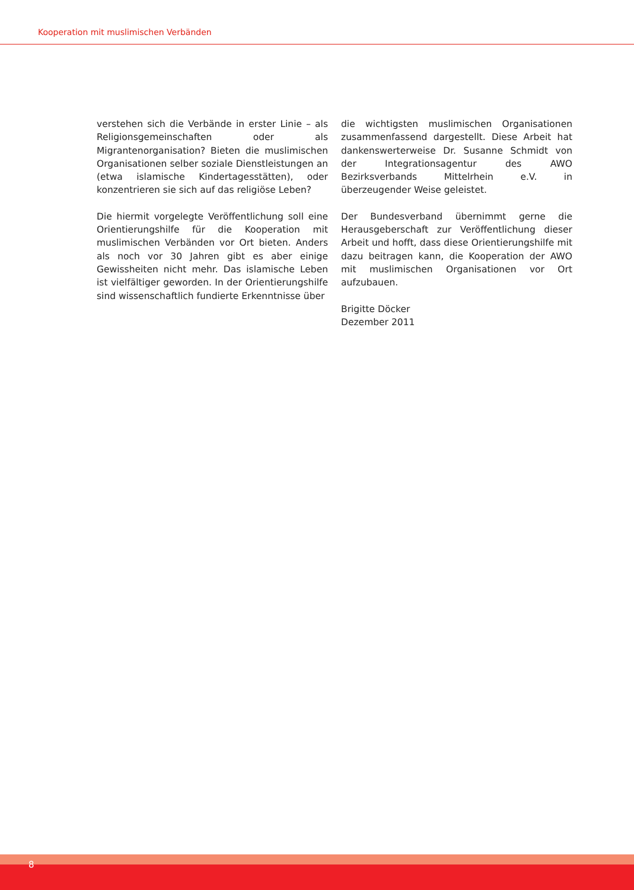Kooperation mit muslimischen Verbänden
verstehen sich die Verbände in erster Linie – als Religionsgemeinschaften oder als Migrantenorganisation? Bieten die muslimischen Organisationen selber soziale Dienstleistungen an (etwa islamische Kindertagesstätten), oder konzentrieren sie sich auf das religiöse Leben?
Die hiermit vorgelegte Veröffentlichung soll eine Orientierungshilfe für die Kooperation mit muslimischen Verbänden vor Ort bieten. Anders als noch vor 30 Jahren gibt es aber einige Gewissheiten nicht mehr. Das islamische Leben ist vielfältiger geworden. In der Orientierungshilfe sind wissenschaftlich fundierte Erkenntnisse über
die wichtigsten muslimischen Organisationen zusammenfassend dargestellt. Diese Arbeit hat dankenswerterweise Dr. Susanne Schmidt von der Integrationsagentur des AWO Bezirksverbands Mittelrhein e.V. in überzeugender Weise geleistet.
Der Bundesverband übernimmt gerne die Herausgeberschaft zur Veröffentlichung dieser Arbeit und hofft, dass diese Orientierungshilfe mit dazu beitragen kann, die Kooperation der AWO mit muslimischen Organisationen vor Ort aufzubauen.
Brigitte Döcker
Dezember 2011
8